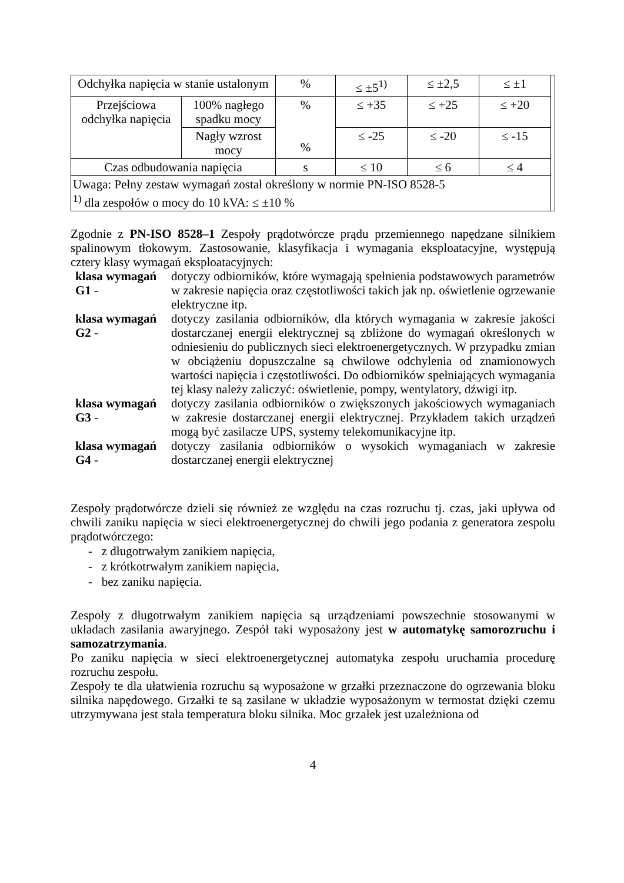| Odchyłka napięcia w stanie ustalonym | | % | ≤ ±5<sup>1)</sup> | ≤ ±2,5 | ≤ ±1 | |
| Przejściowa odchyłka napięcia | 100% nagłego spadku mocy | % % | ≤ +35 | ≤ +25 | ≤ +20 | |
| | Nagły wzrost mocy | | ≤ -25 | ≤ -20 | ≤ -15 | |
| Czas odbudowania napięcia | | s | ≤ 10 | ≤ 6 | ≤ 4 | |
| Uwaga: Pełny zestaw wymagań został określony w normie PN-ISO 8528-5 <sup>1)</sup> dla zespołów o mocy do 10 kVA: ≤ ±10 % | | | | | | |
Zgodnie z PN-ISO 8528–1 Zespoły prądotwórcze prądu przemiennego napędzane silnikiem spalinowym tłokowym. Zastosowanie, klasyfikacja i wymagania eksploatacyjne, występują cztery klasy wymagań eksploatacyjnych:
klasa wymagań G1 -
dotyczy odbiorników, które wymagają spełnienia podstawowych parametrów w zakresie napięcia oraz częstotliwości takich jak np. oświetlenie ogrzewanie elektryczne itp.
klasa wymagań G2 -
dotyczy zasilania odbiorników, dla których wymagania w zakresie jakości dostarczanej energii elektrycznej są zbliżone do wymagań określonych w odniesieniu do publicznych sieci elektroenergetycznych. W przypadku zmian w obciążeniu dopuszczalne są chwilowe odchylenia od znamionowych wartości napięcia i częstotliwości. Do odbiorników spełniających wymagania tej klasy należy zaliczyć: oświetlenie, pompy, wentylatory, dźwigi itp.
klasa wymagań G3 -
dotyczy zasilania odbiorników o zwiększonych jakościowych wymaganiach w zakresie dostarczanej energii elektrycznej. Przykładem takich urządzeń mogą być zasilacze UPS, systemy telekomunikacyjne itp.
klasa wymagań G4 -
dotyczy zasilania odbiorników o wysokich wymaganiach w zakresie dostarczanej energii elektrycznej
Zespoły prądotwórcze dzieli się również ze względu na czas rozruchu tj. czas, jaki upływa od chwili zaniku napięcia w sieci elektroenergetycznej do chwili jego podania z generatora zespołu prądotwórczego:
- z długotrwałym zanikiem napięcia,
- z krótkotrwałym zanikiem napięcia,
- bez zaniku napięcia.
Zespoły z długotrwałym zanikiem napięcia są urządzeniami powszechnie stosowanymi w układach zasilania awaryjnego. Zespół taki wyposażony jest w automatykę samorozruchu i samozatrzymania.
Po zaniku napięcia w sieci elektroenergetycznej automatyka zespołu uruchamia procedurę rozruchu zespołu.
Zespoły te dla ułatwienia rozruchu są wyposażone w grzałki przeznaczone do ogrzewania bloku silnika napędowego. Grzałki te są zasilane w układzie wyposażonym w termostat dzięki czemu utrzymywana jest stała temperatura bloku silnika. Moc grzałek jest uzależniona od
4